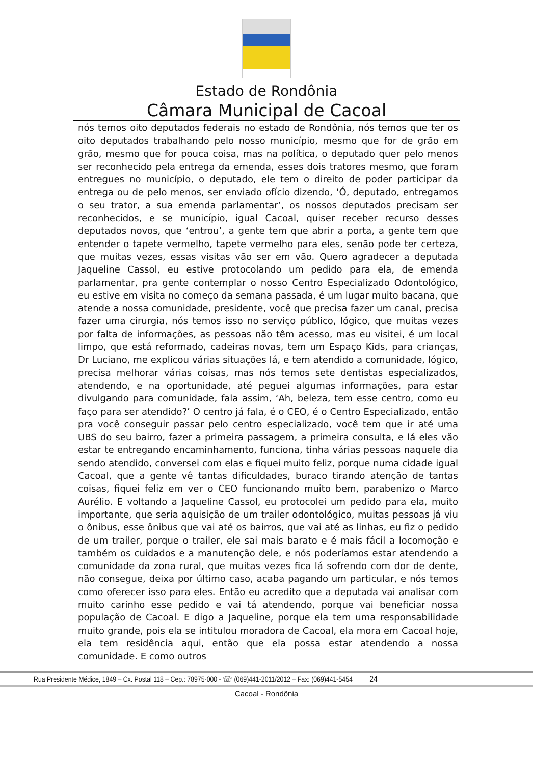Estado de Rondônia
Câmara Municipal de Cacoal
nós temos oito deputados federais no estado de Rondônia, nós temos que ter os oito deputados trabalhando pelo nosso município, mesmo que for de grão em grão, mesmo que for pouca coisa, mas na política, o deputado quer pelo menos ser reconhecido pela entrega da emenda, esses dois tratores mesmo, que foram entregues no município, o deputado, ele tem o direito de poder participar da entrega ou de pelo menos, ser enviado ofício dizendo, ‘Ó, deputado, entregamos o seu trator, a sua emenda parlamentar’, os nossos deputados precisam ser reconhecidos, e se município, igual Cacoal, quiser receber recurso desses deputados novos, que ‘entrou’, a gente tem que abrir a porta, a gente tem que entender o tapete vermelho, tapete vermelho para eles, senão pode ter certeza, que muitas vezes, essas visitas vão ser em vão. Quero agradecer a deputada Jaqueline Cassol, eu estive protocolando um pedido para ela, de emenda parlamentar, pra gente contemplar o nosso Centro Especializado Odontológico, eu estive em visita no começo da semana passada, é um lugar muito bacana, que atende a nossa comunidade, presidente, você que precisa fazer um canal, precisa fazer uma cirurgia, nós temos isso no serviço público, lógico, que muitas vezes por falta de informações, as pessoas não têm acesso, mas eu visitei, é um local limpo, que está reformado, cadeiras novas, tem um Espaço Kids, para crianças, Dr Luciano, me explicou várias situações lá, e tem atendido a comunidade, lógico, precisa melhorar várias coisas, mas nós temos sete dentistas especializados, atendendo, e na oportunidade, até peguei algumas informações, para estar divulgando para comunidade, fala assim, ‘Ah, beleza, tem esse centro, como eu faço para ser atendido?’ O centro já fala, é o CEO, é o Centro Especializado, então pra você conseguir passar pelo centro especializado, você tem que ir até uma UBS do seu bairro, fazer a primeira passagem, a primeira consulta, e lá eles vão estar te entregando encaminhamento, funciona, tinha várias pessoas naquele dia sendo atendido, conversei com elas e fiquei muito feliz, porque numa cidade igual Cacoal, que a gente vê tantas dificuldades, buraco tirando atenção de tantas coisas, fiquei feliz em ver o CEO funcionando muito bem, parabenizo o Marco Aurélio. E voltando a Jaqueline Cassol, eu protocolei um pedido para ela, muito importante, que seria aquisição de um trailer odontológico, muitas pessoas já viu o ônibus, esse ônibus que vai até os bairros, que vai até as linhas, eu fiz o pedido de um trailer, porque o trailer, ele sai mais barato e é mais fácil a locomoção e também os cuidados e a manutenção dele, e nós poderíamos estar atendendo a comunidade da zona rural, que muitas vezes fica lá sofrendo com dor de dente, não consegue, deixa por último caso, acaba pagando um particular, e nós temos como oferecer isso para eles. Então eu acredito que a deputada vai analisar com muito carinho esse pedido e vai tá atendendo, porque vai beneficiar nossa população de Cacoal. E digo a Jaqueline, porque ela tem uma responsabilidade muito grande, pois ela se intitulou moradora de Cacoal, ela mora em Cacoal hoje, ela tem residência aqui, então que ela possa estar atendendo a nossa comunidade. E como outros
Rua Presidente Médice, 1849 – Cx. Postal 118 – Cep.: 78975-000 - ☏ (069)441-2011/2012 – Fax: (069)441-5454 24
Cacoal - Rondônia